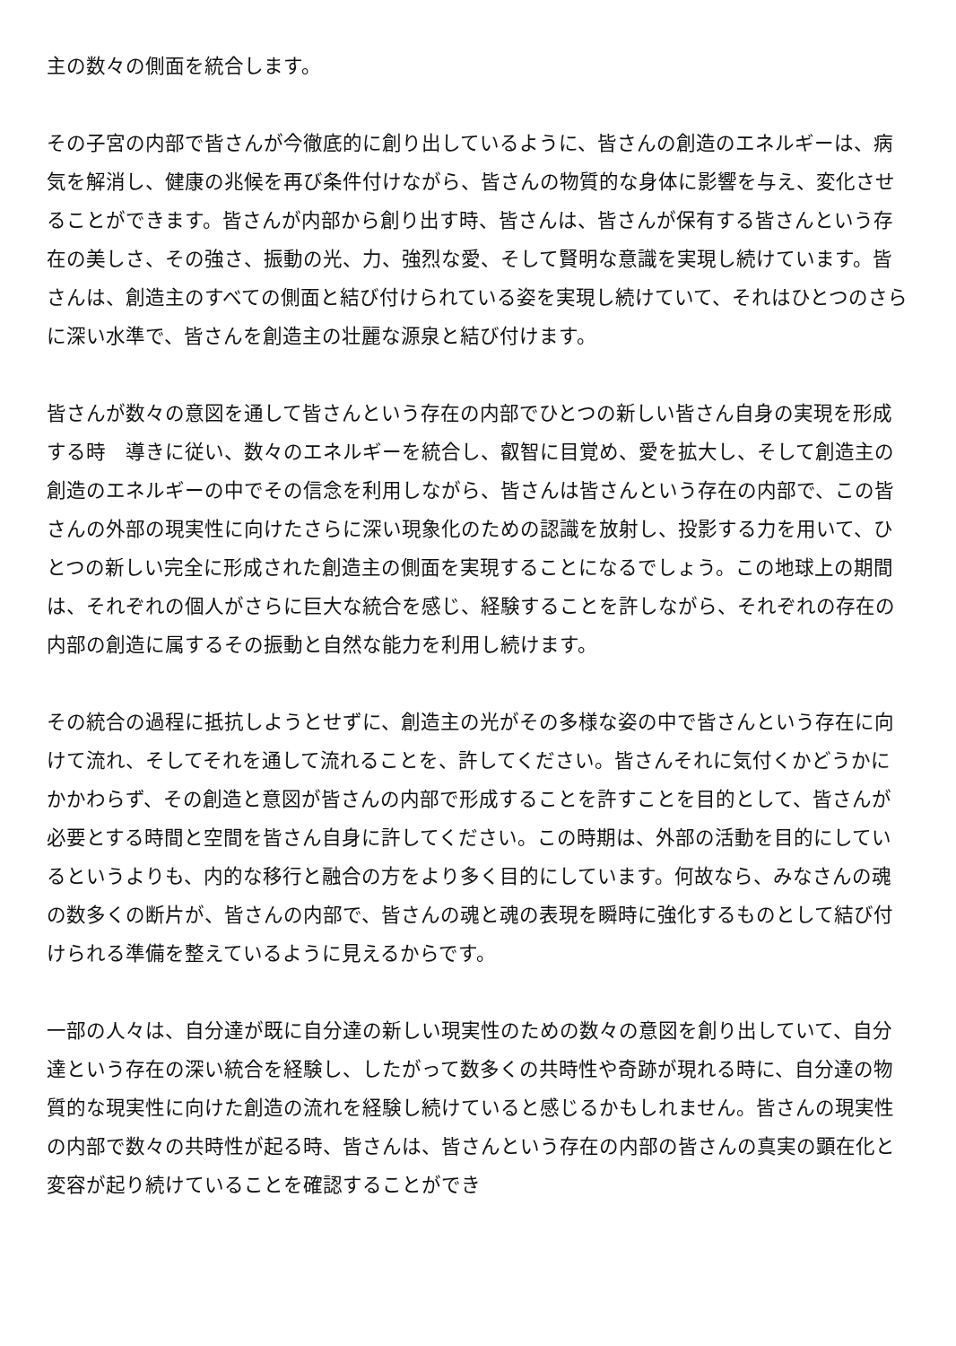主の数々の側面を統合します。
その子宮の内部で皆さんが今徹底的に創り出しているように、皆さんの創造のエネルギーは、病気を解消し、健康の兆候を再び条件付けながら、皆さんの物質的な身体に影響を与え、変化させることができます。皆さんが内部から創り出す時、皆さんは、皆さんが保有する皆さんという存在の美しさ、その強さ、振動の光、力、強烈な愛、そして賢明な意識を実現し続けています。皆さんは、創造主のすべての側面と結び付けられている姿を実現し続けていて、それはひとつのさらに深い水準で、皆さんを創造主の壮麗な源泉と結び付けます。
皆さんが数々の意図を通して皆さんという存在の内部でひとつの新しい皆さん自身の実現を形成する時　導きに従い、数々のエネルギーを統合し、叡智に目覚め、愛を拡大し、そして創造主の創造のエネルギーの中でその信念を利用しながら、皆さんは皆さんという存在の内部で、この皆さんの外部の現実性に向けたさらに深い現象化のための認識を放射し、投影する力を用いて、ひとつの新しい完全に形成された創造主の側面を実現することになるでしょう。この地球上の期間は、それぞれの個人がさらに巨大な統合を感じ、経験することを許しながら、それぞれの存在の内部の創造に属するその振動と自然な能力を利用し続けます。
その統合の過程に抵抗しようとせずに、創造主の光がその多様な姿の中で皆さんという存在に向けて流れ、そしてそれを通して流れることを、許してください。皆さんそれに気付くかどうかにかかわらず、その創造と意図が皆さんの内部で形成することを許すことを目的として、皆さんが必要とする時間と空間を皆さん自身に許してください。この時期は、外部の活動を目的にしているというよりも、内的な移行と融合の方をより多く目的にしています。何故なら、みなさんの魂の数多くの断片が、皆さんの内部で、皆さんの魂と魂の表現を瞬時に強化するものとして結び付けられる準備を整えているように見えるからです。
一部の人々は、自分達が既に自分達の新しい現実性のための数々の意図を創り出していて、自分達という存在の深い統合を経験し、したがって数多くの共時性や奇跡が現れる時に、自分達の物質的な現実性に向けた創造の流れを経験し続けていると感じるかもしれません。皆さんの現実性の内部で数々の共時性が起る時、皆さんは、皆さんという存在の内部の皆さんの真実の顕在化と変容が起り続けていることを確認することができ